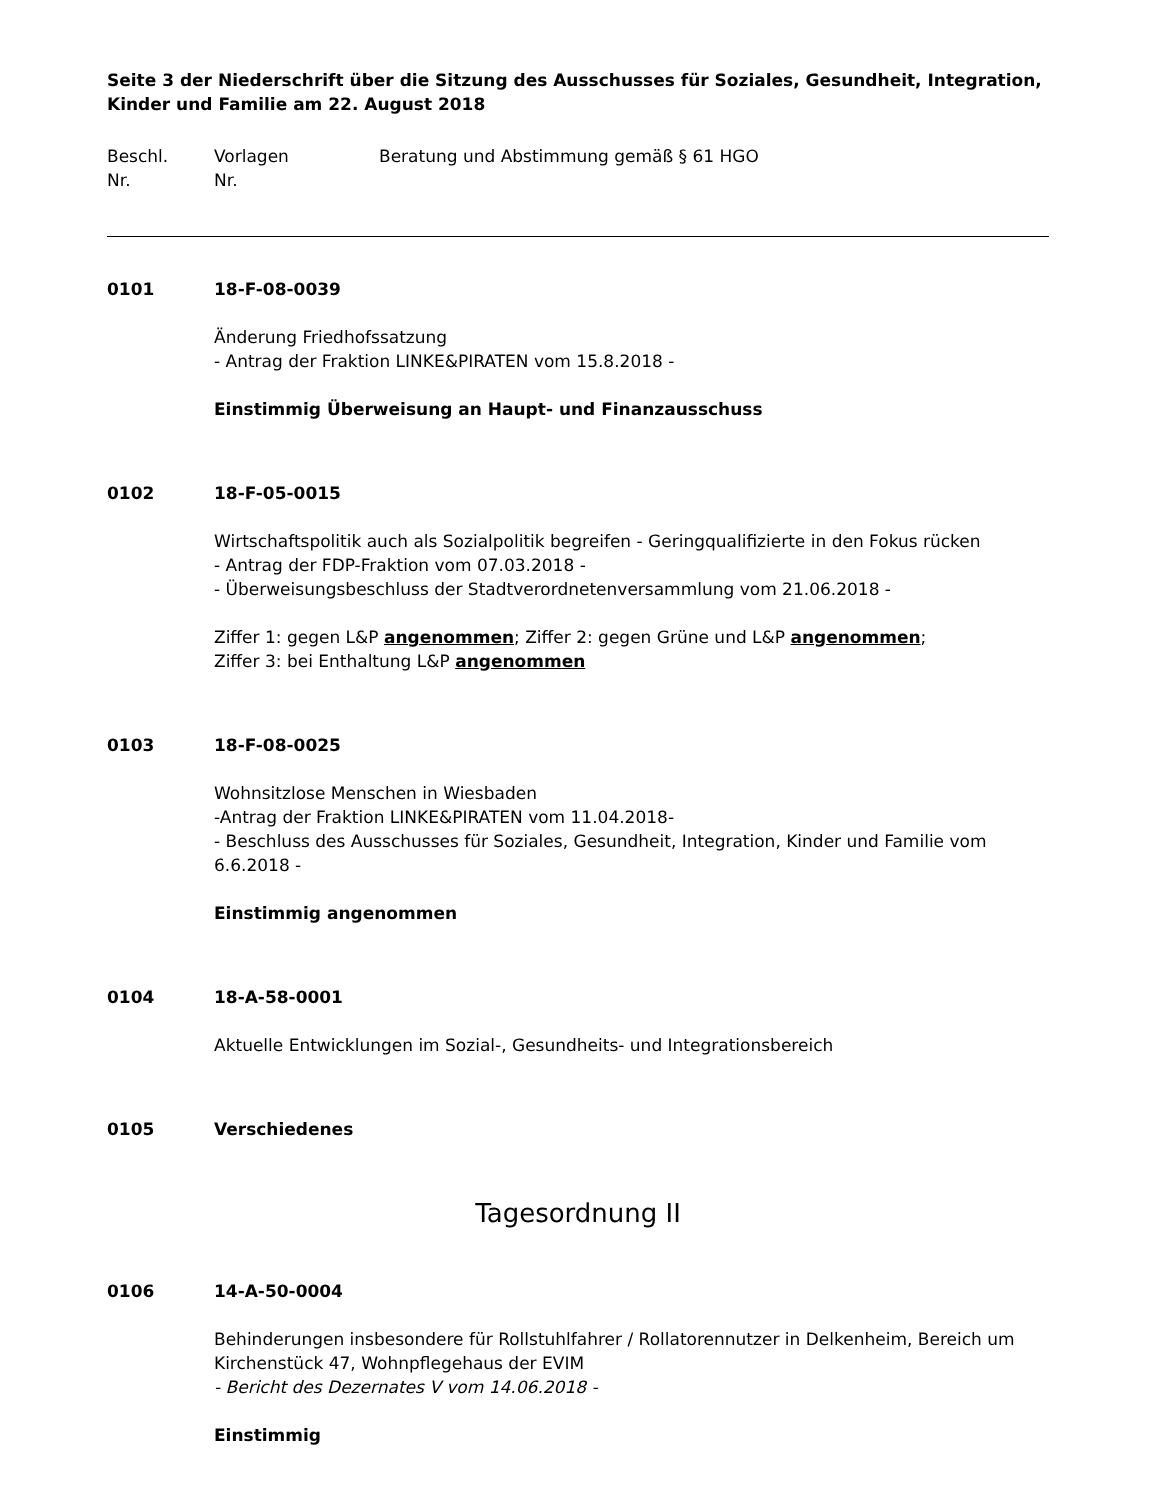Seite 3 der Niederschrift über die Sitzung des Ausschusses für Soziales, Gesundheit, Integration, Kinder und Familie am 22. August 2018
Beschl.
Nr.
Vorlagen
Nr.
Beratung und Abstimmung gemäß § 61 HGO
0101
18-F-08-0039
Änderung Friedhofssatzung
- Antrag der Fraktion LINKE&PIRATEN vom 15.8.2018 -
Einstimmig Überweisung an Haupt- und Finanzausschuss
0102
18-F-05-0015
Wirtschaftspolitik auch als Sozialpolitik begreifen - Geringqualifizierte in den Fokus rücken
- Antrag der FDP-Fraktion vom 07.03.2018 -
- Überweisungsbeschluss der Stadtverordnetenversammlung vom 21.06.2018 -
Ziffer 1: gegen L&P angenommen; Ziffer 2: gegen Grüne und L&P angenommen;
Ziffer 3: bei Enthaltung L&P angenommen
0103
18-F-08-0025
Wohnsitzlose Menschen in Wiesbaden
-Antrag der Fraktion LINKE&PIRATEN vom 11.04.2018-
- Beschluss des Ausschusses für Soziales, Gesundheit, Integration, Kinder und Familie vom 6.6.2018 -
Einstimmig angenommen
0104
18-A-58-0001
Aktuelle Entwicklungen im Sozial-, Gesundheits- und Integrationsbereich
0105
Verschiedenes
Tagesordnung II
0106
14-A-50-0004
Behinderungen insbesondere für Rollstuhlfahrer / Rollatorennutzer in Delkenheim, Bereich um Kirchenstück 47, Wohnpflegehaus der EVIM
- Bericht des Dezernates V vom 14.06.2018 -
Einstimmig